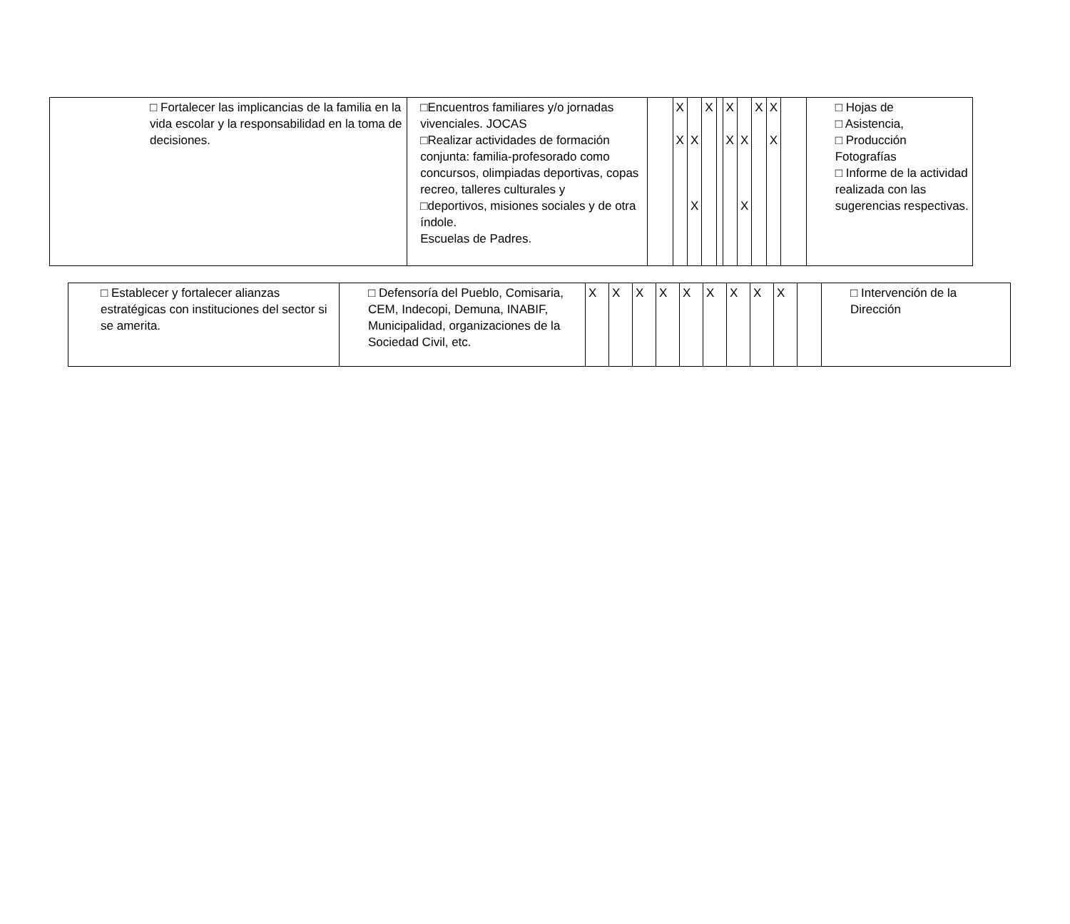| □ Fortalecer las implicancias de la familia en la vida escolar y la responsabilidad en la toma de decisiones. | □Encuentros familiares y/o jornadas vivenciales. JOCAS □Realizar actividades de formación conjunta: familia-profesorado como concursos, olimpiadas deportivas, copas recreo, talleres culturales y □deportivos, misiones sociales y de otra índole. Escuelas de Padres. | | X X | X X | X | | X X | X X | X | X X | | □ Hojas de □ Asistencia, □ Producción Fotografías □ Informe de la actividad realizada con las sugerencias respectivas. |
| □ Establecer y fortalecer alianzas estratégicas con instituciones del sector si se amerita. | □ Defensoría del Pueblo, Comisaria, CEM, Indecopi, Demuna, INABIF, Municipalidad, organizaciones de la Sociedad Civil, etc. | X | X | X | X | X | X | X | X | X | | □ Intervención de la Dirección |